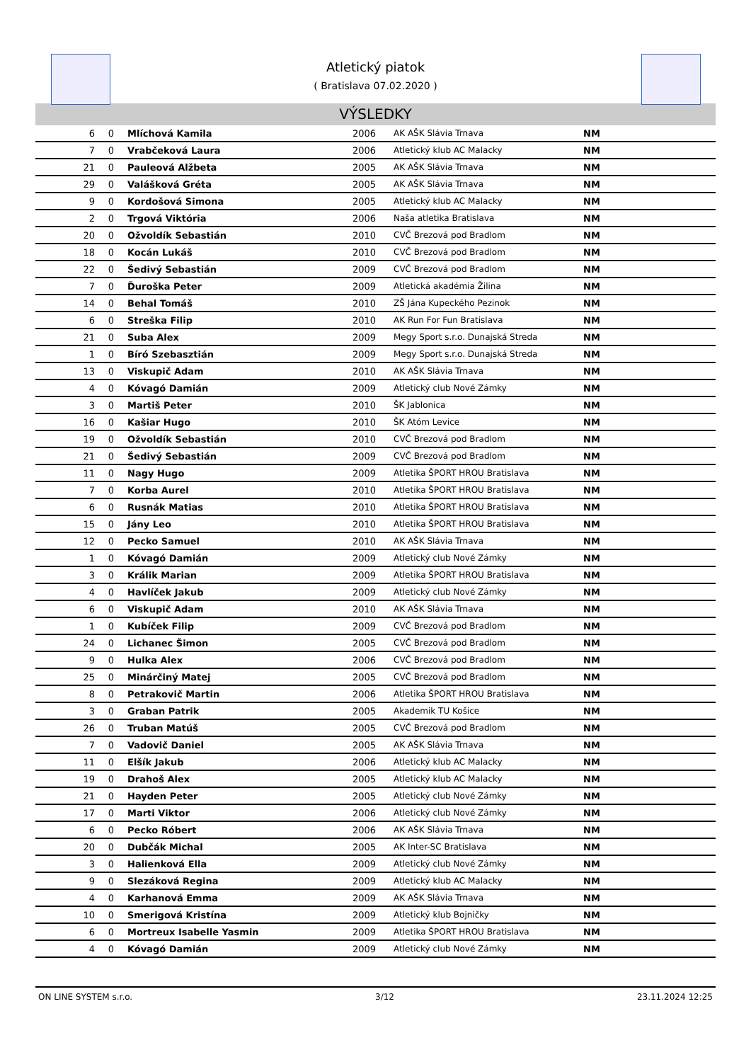Atletický piatok
( Bratislava 07.02.2020 )
VÝSLEDKY
| 6 | 0 | Mlíchová Kamila | 2006 | AK AŠK Slávia Trnava | NM |
| 7 | 0 | Vrabčeková Laura | 2006 | Atletický klub AC Malacky | NM |
| 21 | 0 | Pauleová Alžbeta | 2005 | AK AŠK Slávia Trnava | NM |
| 29 | 0 | Valášková Gréta | 2005 | AK AŠK Slávia Trnava | NM |
| 9 | 0 | Kordošová Simona | 2005 | Atletický klub AC Malacky | NM |
| 2 | 0 | Trgová Viktória | 2006 | Naša atletika Bratislava | NM |
| 20 | 0 | Ožvoldík Sebastián | 2010 | CVČ Brezová pod Bradlom | NM |
| 18 | 0 | Kocán Lukáš | 2010 | CVČ Brezová pod Bradlom | NM |
| 22 | 0 | Šedivý Sebastián | 2009 | CVČ Brezová pod Bradlom | NM |
| 7 | 0 | Ďuroška Peter | 2009 | Atletická akadémia Žilina | NM |
| 14 | 0 | Behal Tomáš | 2010 | ZŠ Jána Kupeckého Pezinok | NM |
| 6 | 0 | Streška Filip | 2010 | AK Run For Fun Bratislava | NM |
| 21 | 0 | Suba Alex | 2009 | Megy Sport s.r.o. Dunajská Streda | NM |
| 1 | 0 | Bíró Szebasztián | 2009 | Megy Sport s.r.o. Dunajská Streda | NM |
| 13 | 0 | Viskupič Adam | 2010 | AK AŠK Slávia Trnava | NM |
| 4 | 0 | Kóvagó Damián | 2009 | Atletický club Nové Zámky | NM |
| 3 | 0 | Martiš Peter | 2010 | ŠK Jablonica | NM |
| 16 | 0 | Kašiar Hugo | 2010 | ŠK Atóm Levice | NM |
| 19 | 0 | Ožvoldík Sebastián | 2010 | CVČ Brezová pod Bradlom | NM |
| 21 | 0 | Šedivý Sebastián | 2009 | CVČ Brezová pod Bradlom | NM |
| 11 | 0 | Nagy Hugo | 2009 | Atletika ŠPORT HROU Bratislava | NM |
| 7 | 0 | Korba Aurel | 2010 | Atletika ŠPORT HROU Bratislava | NM |
| 6 | 0 | Rusnák Matias | 2010 | Atletika ŠPORT HROU Bratislava | NM |
| 15 | 0 | Jány Leo | 2010 | Atletika ŠPORT HROU Bratislava | NM |
| 12 | 0 | Pecko Samuel | 2010 | AK AŠK Slávia Trnava | NM |
| 1 | 0 | Kóvagó Damián | 2009 | Atletický club Nové Zámky | NM |
| 3 | 0 | Králik Marian | 2009 | Atletika ŠPORT HROU Bratislava | NM |
| 4 | 0 | Havlíček Jakub | 2009 | Atletický club Nové Zámky | NM |
| 6 | 0 | Viskupič Adam | 2010 | AK AŠK Slávia Trnava | NM |
| 1 | 0 | Kubíček Filip | 2009 | CVČ Brezová pod Bradlom | NM |
| 24 | 0 | Lichanec Šimon | 2005 | CVČ Brezová pod Bradlom | NM |
| 9 | 0 | Hulka Alex | 2006 | CVČ Brezová pod Bradlom | NM |
| 25 | 0 | Minárčiný Matej | 2005 | CVČ Brezová pod Bradlom | NM |
| 8 | 0 | Petrakovič Martin | 2006 | Atletika ŠPORT HROU Bratislava | NM |
| 3 | 0 | Graban Patrik | 2005 | Akademik TU Košice | NM |
| 26 | 0 | Truban Matúš | 2005 | CVČ Brezová pod Bradlom | NM |
| 7 | 0 | Vadovič Daniel | 2005 | AK AŠK Slávia Trnava | NM |
| 11 | 0 | Elšík Jakub | 2006 | Atletický klub AC Malacky | NM |
| 19 | 0 | Drahoš Alex | 2005 | Atletický klub AC Malacky | NM |
| 21 | 0 | Hayden Peter | 2005 | Atletický club Nové Zámky | NM |
| 17 | 0 | Marti Viktor | 2006 | Atletický club Nové Zámky | NM |
| 6 | 0 | Pecko Róbert | 2006 | AK AŠK Slávia Trnava | NM |
| 20 | 0 | Dubčák Michal | 2005 | AK Inter-SC Bratislava | NM |
| 3 | 0 | Halienková Ella | 2009 | Atletický club Nové Zámky | NM |
| 9 | 0 | Slezáková Regina | 2009 | Atletický klub AC Malacky | NM |
| 4 | 0 | Karhanová Emma | 2009 | AK AŠK Slávia Trnava | NM |
| 10 | 0 | Smerigová Kristína | 2009 | Atletický klub Bojničky | NM |
| 6 | 0 | Mortreux Isabelle Yasmin | 2009 | Atletika ŠPORT HROU Bratislava | NM |
| 4 | 0 | Kóvagó Damián | 2009 | Atletický club Nové Zámky | NM |
ON LINE SYSTEM s.r.o. 3/12 23.11.2024 12:25